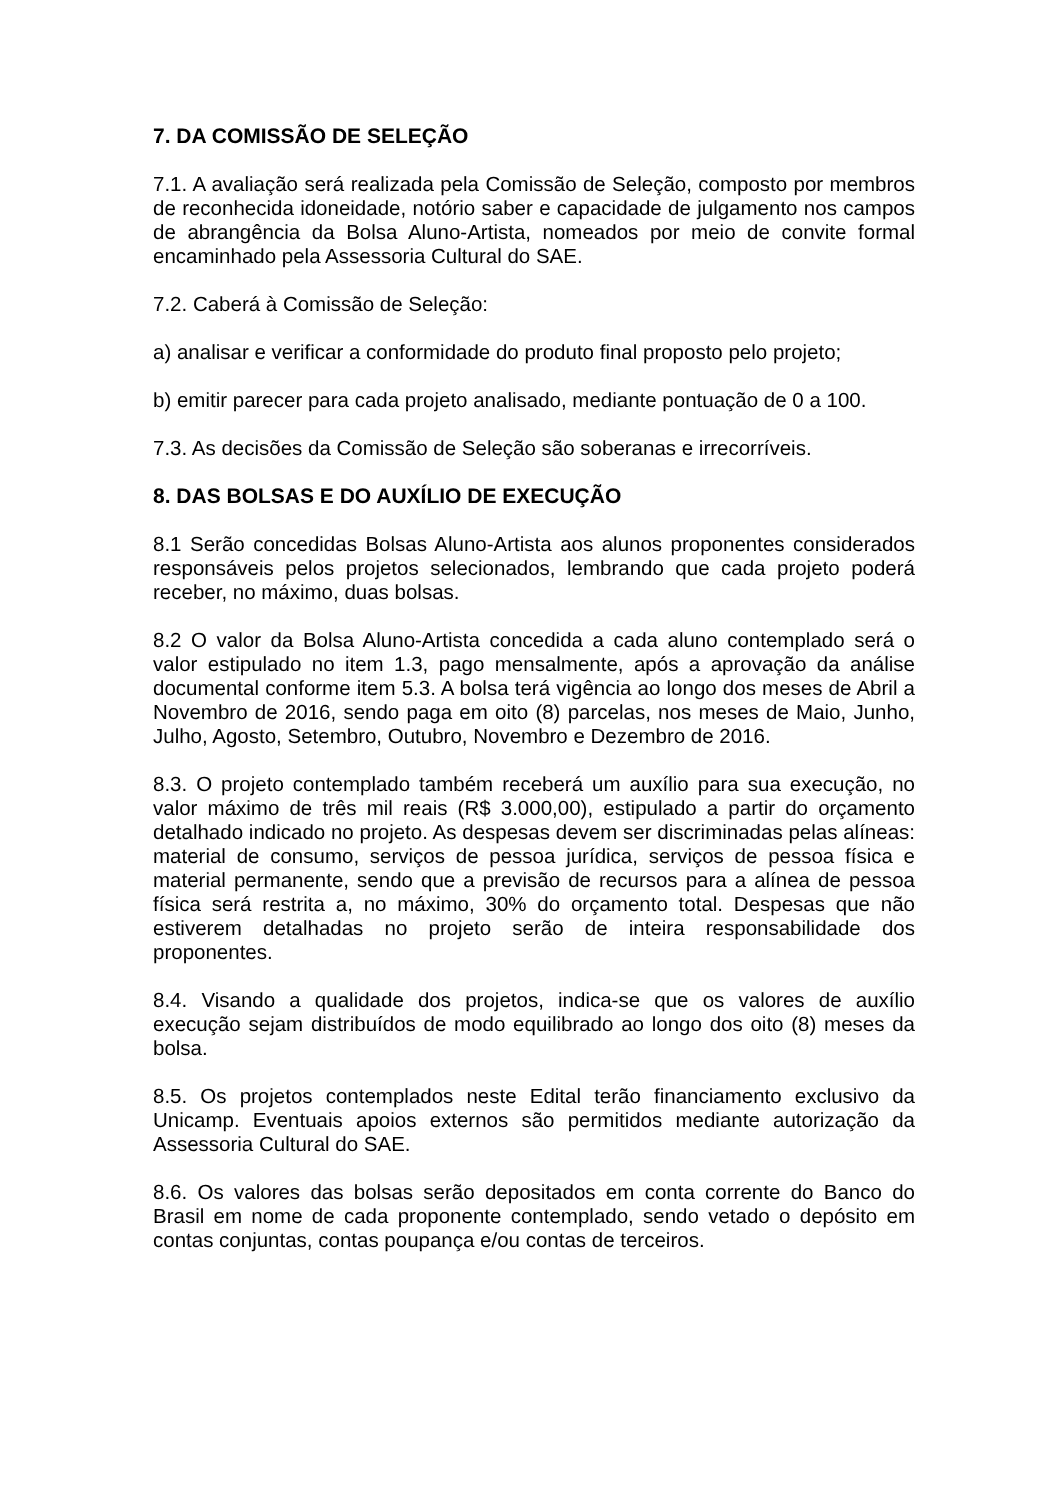7. DA COMISSÃO DE SELEÇÃO
7.1. A avaliação será realizada pela Comissão de Seleção, composto por membros de reconhecida idoneidade, notório saber e capacidade de julgamento nos campos de abrangência da Bolsa Aluno-Artista, nomeados por meio de convite formal encaminhado pela Assessoria Cultural do SAE.
7.2. Caberá à Comissão de Seleção:
a) analisar e verificar a conformidade do produto final proposto pelo projeto;
b) emitir parecer para cada projeto analisado, mediante pontuação de 0 a 100.
7.3. As decisões da Comissão de Seleção são soberanas e irrecorríveis.
8. DAS BOLSAS E DO AUXÍLIO DE EXECUÇÃO
8.1 Serão concedidas Bolsas Aluno-Artista aos alunos proponentes considerados responsáveis pelos projetos selecionados, lembrando que cada projeto poderá receber, no máximo, duas bolsas.
8.2 O valor da Bolsa Aluno-Artista concedida a cada aluno contemplado será o valor estipulado no item 1.3, pago mensalmente, após a aprovação da análise documental conforme item 5.3. A bolsa terá vigência ao longo dos meses de Abril a Novembro de 2016, sendo paga em oito (8) parcelas, nos meses de Maio, Junho, Julho, Agosto, Setembro, Outubro, Novembro e Dezembro de 2016.
8.3. O projeto contemplado também receberá um auxílio para sua execução, no valor máximo de três mil reais (R$ 3.000,00), estipulado a partir do orçamento detalhado indicado no projeto. As despesas devem ser discriminadas pelas alíneas: material de consumo, serviços de pessoa jurídica, serviços de pessoa física e material permanente, sendo que a previsão de recursos para a alínea de pessoa física será restrita a, no máximo, 30% do orçamento total. Despesas que não estiverem detalhadas no projeto serão de inteira responsabilidade dos proponentes.
8.4. Visando a qualidade dos projetos, indica-se que os valores de auxílio execução sejam distribuídos de modo equilibrado ao longo dos oito (8) meses da bolsa.
8.5. Os projetos contemplados neste Edital terão financiamento exclusivo da Unicamp. Eventuais apoios externos são permitidos mediante autorização da Assessoria Cultural do SAE.
8.6. Os valores das bolsas serão depositados em conta corrente do Banco do Brasil em nome de cada proponente contemplado, sendo vetado o depósito em contas conjuntas, contas poupança e/ou contas de terceiros.